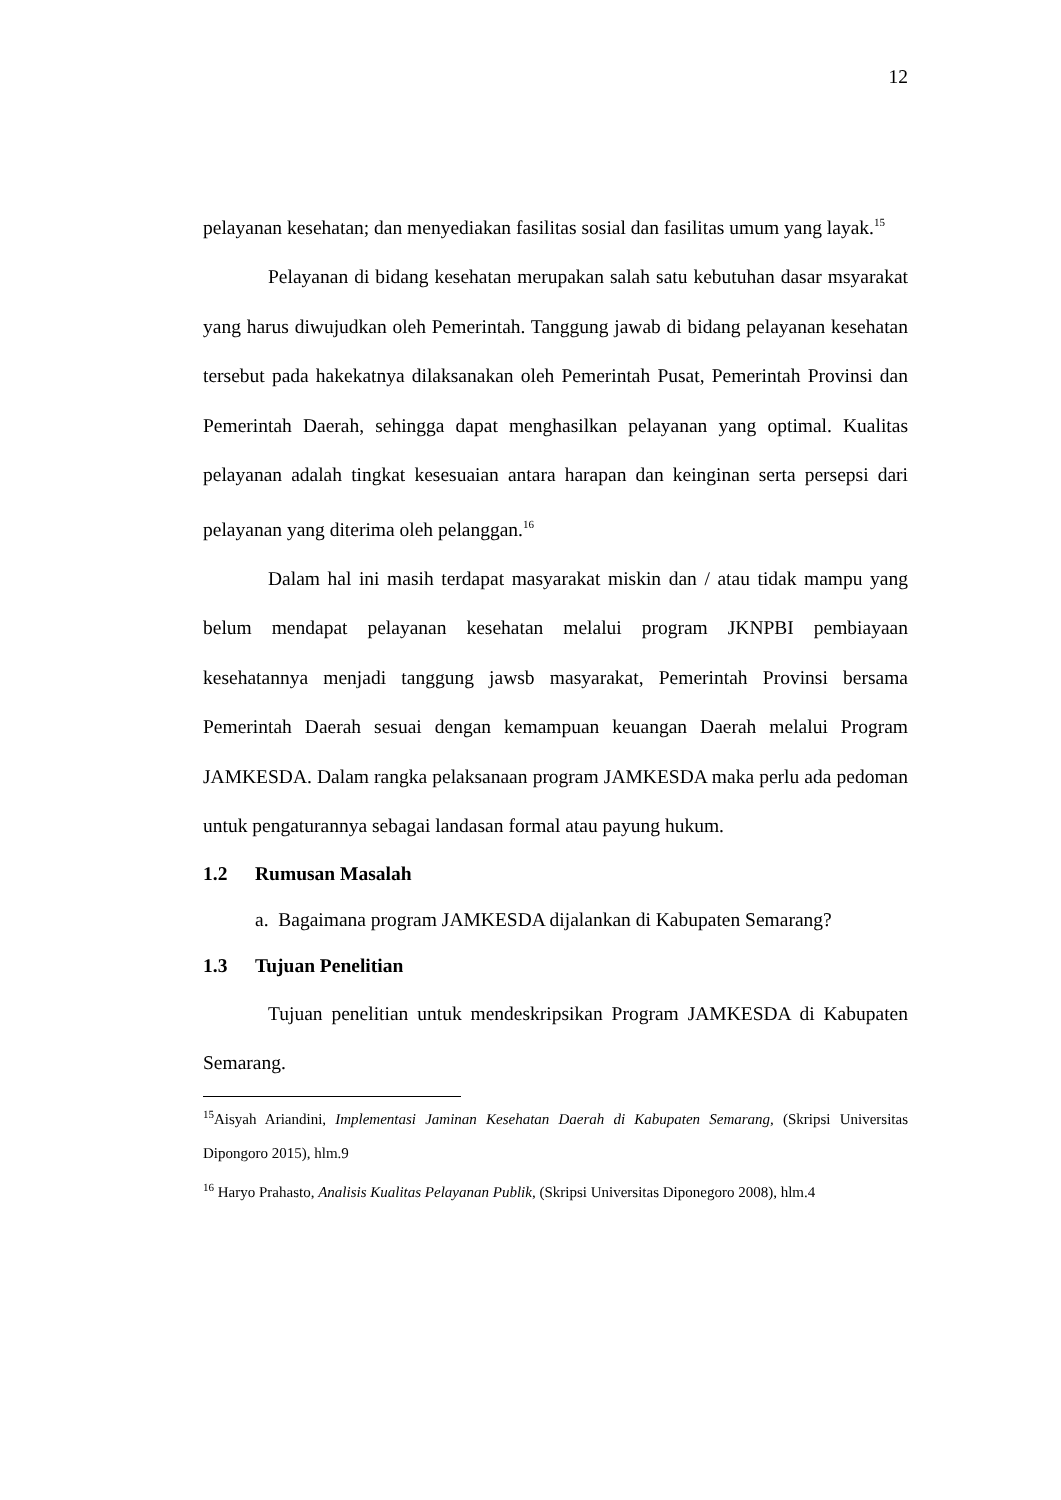12
pelayanan kesehatan; dan menyediakan fasilitas sosial dan fasilitas umum yang layak.<sup>15</sup>
Pelayanan di bidang kesehatan merupakan salah satu kebutuhan dasar msyarakat yang harus diwujudkan oleh Pemerintah. Tanggung jawab di bidang pelayanan kesehatan tersebut pada hakekatnya dilaksanakan oleh Pemerintah Pusat, Pemerintah Provinsi dan Pemerintah Daerah, sehingga dapat menghasilkan pelayanan yang optimal. Kualitas pelayanan adalah tingkat kesesuaian antara harapan dan keinginan serta persepsi dari pelayanan yang diterima oleh pelanggan.<sup>16</sup>
Dalam hal ini masih terdapat masyarakat miskin dan / atau tidak mampu yang belum mendapat pelayanan kesehatan melalui program JKNPBI pembiayaan kesehatannya menjadi tanggung jawsb masyarakat, Pemerintah Provinsi bersama Pemerintah Daerah sesuai dengan kemampuan keuangan Daerah melalui Program JAMKESDA. Dalam rangka pelaksanaan program JAMKESDA maka perlu ada pedoman untuk pengaturannya sebagai landasan formal atau payung hukum.
1.2 Rumusan Masalah
a. Bagaimana program JAMKESDA dijalankan di Kabupaten Semarang?
1.3 Tujuan Penelitian
Tujuan penelitian untuk mendeskripsikan Program JAMKESDA di Kabupaten Semarang.
<sup>15</sup> Aisyah Ariandini, Implementasi Jaminan Kesehatan Daerah di Kabupaten Semarang, (Skripsi Universitas Dipongoro 2015), hlm.9
<sup>16</sup> Haryo Prahasto, Analisis Kualitas Pelayanan Publik, (Skripsi Universitas Diponegoro 2008), hlm.4